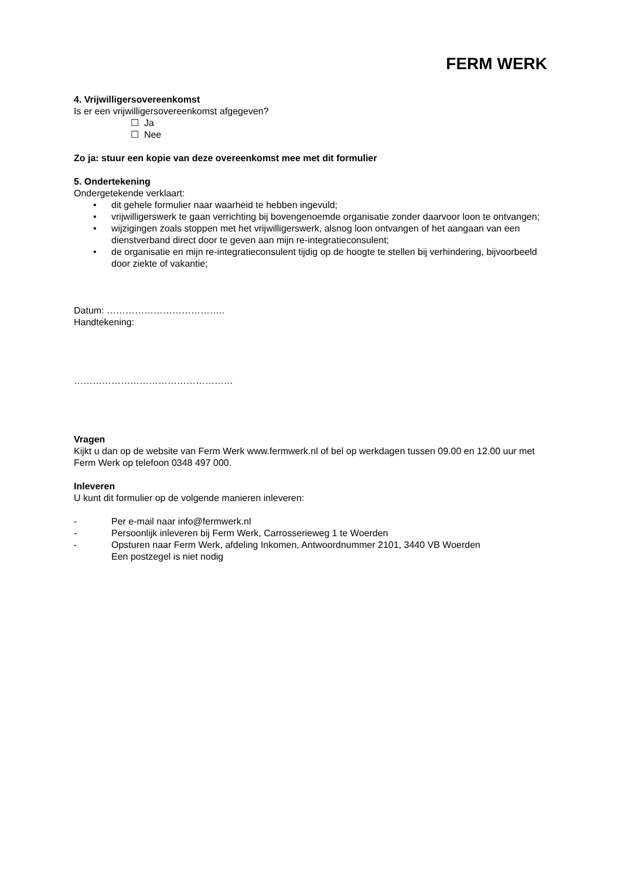FERM WERK
4. Vrijwilligersovereenkomst
Is er een vrijwilligersovereenkomst afgegeven?
☐ Ja
☐ Nee
Zo ja: stuur een kopie van deze overeenkomst mee met dit formulier
5. Ondertekening
Ondergetekende verklaart:
• dit gehele formulier naar waarheid te hebben ingevuld;
• vrijwilligerswerk te gaan verrichting bij bovengenoemde organisatie zonder daarvoor loon te ontvangen;
• wijzigingen zoals stoppen met het vrijwilligerswerk, alsnog loon ontvangen of het aangaan van een dienstverband direct door te geven aan mijn re-integratieconsulent;
• de organisatie en mijn re-integratieconsulent tijdig op de hoogte te stellen bij verhindering, bijvoorbeeld door ziekte of vakantie;
Datum: ………………………………..
Handtekening:
……………………………………………
Vragen
Kijkt u dan op de website van Ferm Werk www.fermwerk.nl of bel op werkdagen tussen 09.00 en 12.00 uur met Ferm Werk op telefoon 0348 497 000.
Inleveren
U kunt dit formulier op de volgende manieren inleveren:
- Per e-mail naar info@fermwerk.nl
- Persoonlijk inleveren bij Ferm Werk, Carrosserieweg 1 te Woerden
- Opsturen naar Ferm Werk, afdeling Inkomen, Antwoordnummer 2101, 3440 VB Woerden
Een postzegel is niet nodig